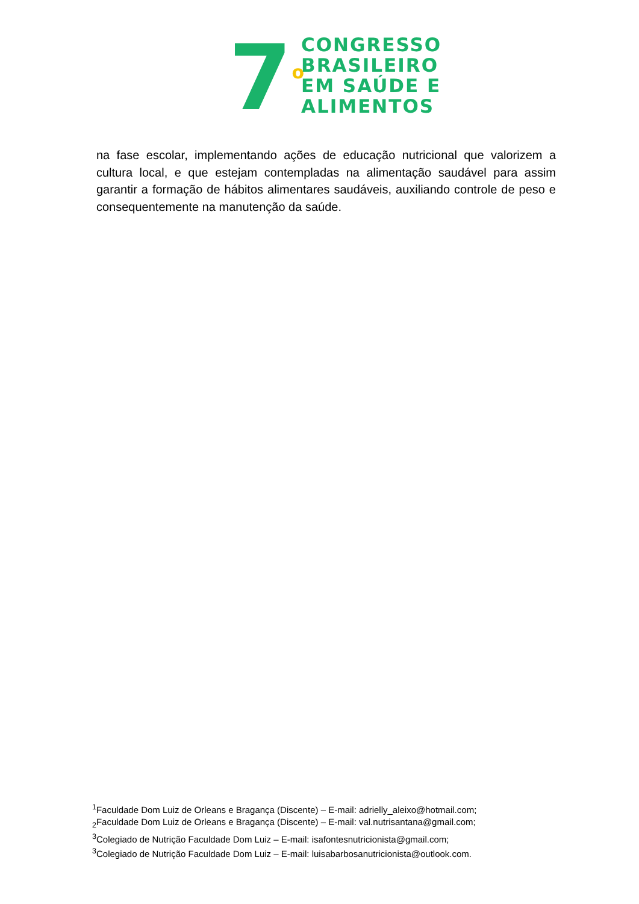7<sup>o</sup>
CONGRESSO
BRASILEIRO
EM SAÚDE E
ALIMENTOS
na fase escolar, implementando ações de educação nutricional que valorizem a cultura local, e que estejam contempladas na alimentação saudável para assim garantir a formação de hábitos alimentares saudáveis, auxiliando controle de peso e consequentemente na manutenção da saúde.
<sup>1</sup> Faculdade Dom Luiz de Orleans e Bragança (Discente) – E-mail: adrielly_aleixo@hotmail.com;
<sub>2</sub>Faculdade Dom Luiz de Orleans e Bragança (Discente) – E-mail: val.nutrisantana@gmail.com;
<sup>3</sup> Colegiado de Nutrição Faculdade Dom Luiz – E-mail: isafontesnutricionista@gmail.com;
<sup>3</sup> Colegiado de Nutrição Faculdade Dom Luiz – E-mail: luisabarbosanutricionista@outlook.com.